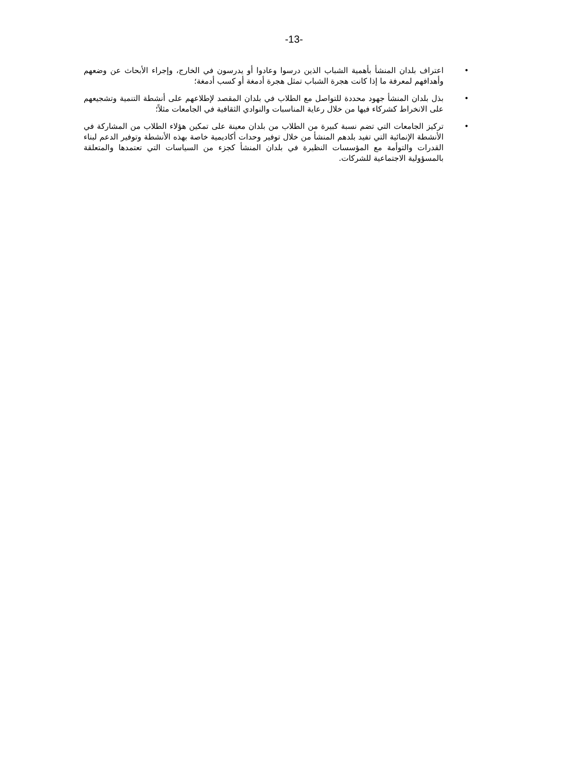-13-
• اعتراف بلدان المنشأ بأهمية الشباب الذين درسوا وعادوا أو يدرسون في الخارج، وإجراء الأبحاث عن وضعهم وأهدافهم لمعرفة ما إذا كانت هجرة الشباب تمثل هجرة أدمغة أو كسب أدمغة؛
• بذل بلدان المنشأ جهود محددة للتواصل مع الطلاب في بلدان المقصد لإطلاعهم على أنشطة التنمية وتشجيعهم على الانخراط كشركاء فيها من خلال رعاية المناسبات والنوادي الثقافية في الجامعات مثلاً؛
• تركيز الجامعات التي تضم نسبة كبيرة من الطلاب من بلدان معينة على تمكين هؤلاء الطلاب من المشاركة في الأنشطة الإنمائية التي تفيد بلدهم المنشأ من خلال توفير وحدات أكاديمية خاصة بهذه الأنشطة وتوفير الدعم لبناء القدرات والتوأمة مع المؤسسات النظيرة في بلدان المنشأ كجزء من السياسات التي تعتمدها والمتعلقة بالمسؤولية الاجتماعية للشركات.